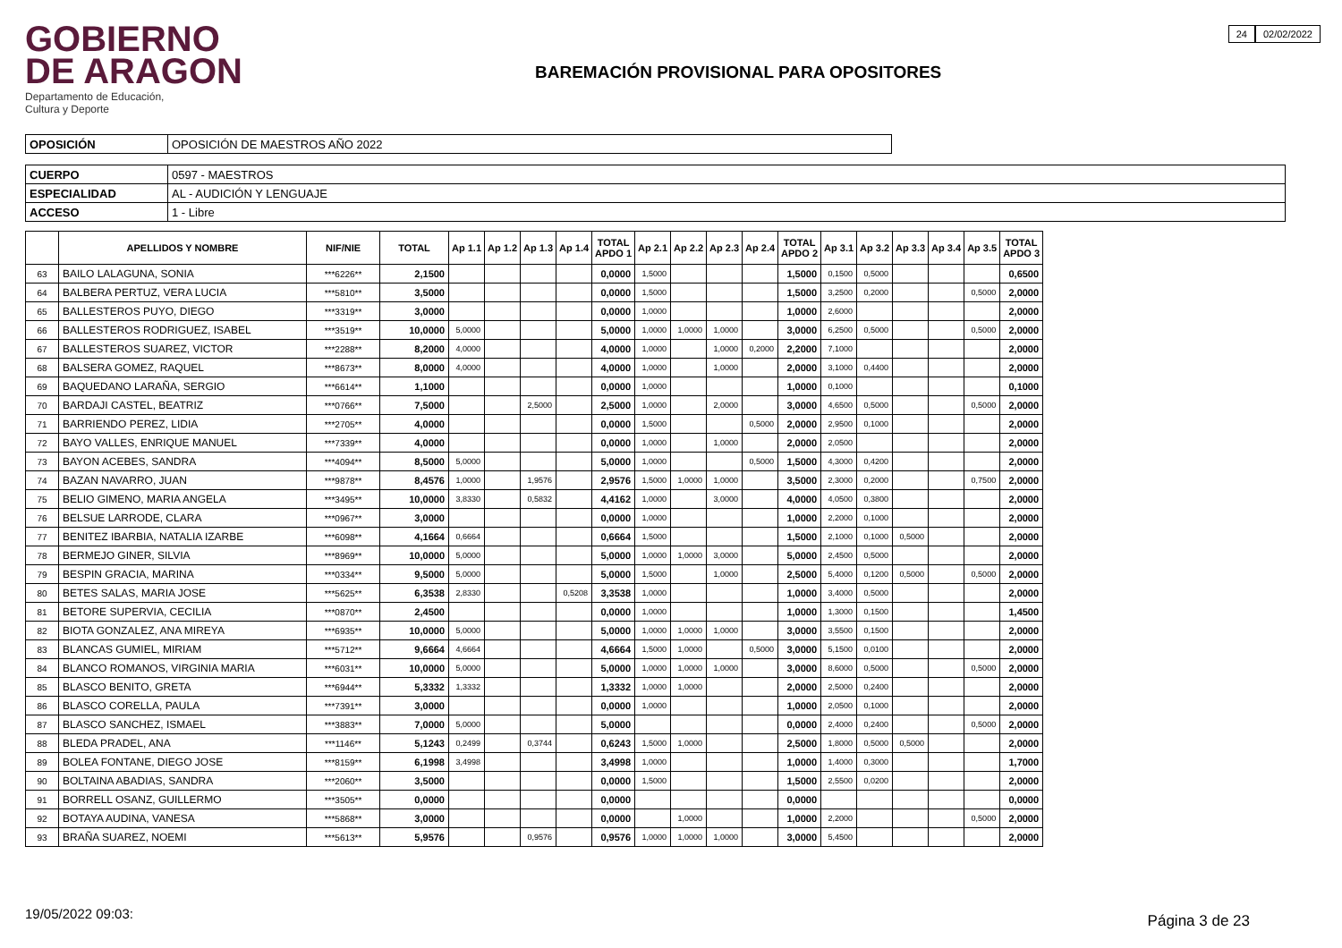GOBIERNO
DE ARAGON
Departamento de Educación,
Cultura y Deporte
BAREMACIÓN PROVISIONAL PARA OPOSITORES
24 02/02/2022
| OPOSICIÓN | OPOSICIÓN DE MAESTROS AÑO 2022 |
| CUERPO | 0597 - MAESTROS |
| ESPECIALIDAD | AL - AUDICIÓN Y LENGUAJE |
| ACCESO | 1 - Libre |
| | APELLIDOS Y NOMBRE | NIF/NIE | TOTAL | Ap 1.1 | Ap 1.2 | Ap 1.3 | Ap 1.4 | TOTAL APDO 1 | Ap 2.1 | Ap 2.2 | Ap 2.3 | Ap 2.4 | TOTAL APDO 2 | Ap 3.1 | Ap 3.2 | Ap 3.3 | Ap 3.4 | Ap 3.5 | TOTAL APDO 3 |
| --- | --- | --- | --- | --- | --- | --- | --- | --- | --- | --- | --- | --- | --- | --- | --- | --- | --- | --- | --- |
| 63 | BAILO LALAGUNA, SONIA | ***6226** | 2,1500 | | | | | 0,0000 | 1,5000 | | | | 1,5000 | 0,1500 | 0,5000 | | | | 0,6500 |
| 64 | BALBERA PERTUZ, VERA LUCIA | ***5810** | 3,5000 | | | | | 0,0000 | 1,5000 | | | | 1,5000 | 3,2500 | 0,2000 | | | 0,5000 | 2,0000 |
| 65 | BALLESTEROS PUYO, DIEGO | ***3319** | 3,0000 | | | | | 0,0000 | 1,0000 | | | | 1,0000 | 2,6000 | | | | | 2,0000 |
| 66 | BALLESTEROS RODRIGUEZ, ISABEL | ***3519** | 10,0000 | 5,0000 | | | | 5,0000 | 1,0000 | 1,0000 | 1,0000 | | 3,0000 | 6,2500 | 0,5000 | | | 0,5000 | 2,0000 |
| 67 | BALLESTEROS SUAREZ, VICTOR | ***2288** | 8,2000 | 4,0000 | | | | 4,0000 | 1,0000 | | 1,0000 | 0,2000 | 2,2000 | 7,1000 | | | | | 2,0000 |
| 68 | BALSERA GOMEZ, RAQUEL | ***8673** | 8,0000 | 4,0000 | | | | 4,0000 | 1,0000 | | 1,0000 | | 2,0000 | 3,1000 | 0,4400 | | | | 2,0000 |
| 69 | BAQUEDANO LARAÑA, SERGIO | ***6614** | 1,1000 | | | | | 0,0000 | 1,0000 | | | | 1,0000 | 0,1000 | | | | | 0,1000 |
| 70 | BARDAJI CASTEL, BEATRIZ | ***0766** | 7,5000 | | | 2,5000 | | 2,5000 | 1,0000 | | 2,0000 | | 3,0000 | 4,6500 | 0,5000 | | | 0,5000 | 2,0000 |
| 71 | BARRIENDO PEREZ, LIDIA | ***2705** | 4,0000 | | | | | 0,0000 | 1,5000 | | | 0,5000 | 2,0000 | 2,9500 | 0,1000 | | | | 2,0000 |
| 72 | BAYO VALLES, ENRIQUE MANUEL | ***7339** | 4,0000 | | | | | 0,0000 | 1,0000 | | 1,0000 | | 2,0000 | 2,0500 | | | | | 2,0000 |
| 73 | BAYON ACEBES, SANDRA | ***4094** | 8,5000 | 5,0000 | | | | 5,0000 | 1,0000 | | | 0,5000 | 1,5000 | 4,3000 | 0,4200 | | | | 2,0000 |
| 74 | BAZAN NAVARRO, JUAN | ***9878** | 8,4576 | 1,0000 | | 1,9576 | | 2,9576 | 1,5000 | 1,0000 | 1,0000 | | 3,5000 | 2,3000 | 0,2000 | | | 0,7500 | 2,0000 |
| 75 | BELIO GIMENO, MARIA ANGELA | ***3495** | 10,0000 | 3,8330 | | 0,5832 | | 4,4162 | 1,0000 | | 3,0000 | | 4,0000 | 4,0500 | 0,3800 | | | | 2,0000 |
| 76 | BELSUE LARRODE, CLARA | ***0967** | 3,0000 | | | | | 0,0000 | 1,0000 | | | | 1,0000 | 2,2000 | 0,1000 | | | | 2,0000 |
| 77 | BENITEZ IBARBIA, NATALIA IZARBE | ***6098** | 4,1664 | 0,6664 | | | | 0,6664 | 1,5000 | | | | 1,5000 | 2,1000 | 0,1000 | 0,5000 | | | 2,0000 |
| 78 | BERMEJO GINER, SILVIA | ***8969** | 10,0000 | 5,0000 | | | | 5,0000 | 1,0000 | 1,0000 | 3,0000 | | 5,0000 | 2,4500 | 0,5000 | | | | 2,0000 |
| 79 | BESPIN GRACIA, MARINA | ***0334** | 9,5000 | 5,0000 | | | | 5,0000 | 1,5000 | | 1,0000 | | 2,5000 | 5,4000 | 0,1200 | 0,5000 | | 0,5000 | 2,0000 |
| 80 | BETES SALAS, MARIA JOSE | ***5625** | 6,3538 | 2,8330 | | | 0,5208 | 3,3538 | 1,0000 | | | | 1,0000 | 3,4000 | 0,5000 | | | | 2,0000 |
| 81 | BETORE SUPERVIA, CECILIA | ***0870** | 2,4500 | | | | | 0,0000 | 1,0000 | | | | 1,0000 | 1,3000 | 0,1500 | | | | 1,4500 |
| 82 | BIOTA GONZALEZ, ANA MIREYA | ***6935** | 10,0000 | 5,0000 | | | | 5,0000 | 1,0000 | 1,0000 | 1,0000 | | 3,0000 | 3,5500 | 0,1500 | | | | 2,0000 |
| 83 | BLANCAS GUMIEL, MIRIAM | ***5712** | 9,6664 | 4,6664 | | | | 4,6664 | 1,5000 | 1,0000 | | 0,5000 | 3,0000 | 5,1500 | 0,0100 | | | | 2,0000 |
| 84 | BLANCO ROMANOS, VIRGINIA MARIA | ***6031** | 10,0000 | 5,0000 | | | | 5,0000 | 1,0000 | 1,0000 | 1,0000 | | 3,0000 | 8,6000 | 0,5000 | | | 0,5000 | 2,0000 |
| 85 | BLASCO BENITO, GRETA | ***6944** | 5,3332 | 1,3332 | | | | 1,3332 | 1,0000 | 1,0000 | | | 2,0000 | 2,5000 | 0,2400 | | | | 2,0000 |
| 86 | BLASCO CORELLA, PAULA | ***7391** | 3,0000 | | | | | 0,0000 | 1,0000 | | | | 1,0000 | 2,0500 | 0,1000 | | | | 2,0000 |
| 87 | BLASCO SANCHEZ, ISMAEL | ***3883** | 7,0000 | 5,0000 | | | | 5,0000 | | | | | 0,0000 | 2,4000 | 0,2400 | | | 0,5000 | 2,0000 |
| 88 | BLEDA PRADEL, ANA | ***1146** | 5,1243 | 0,2499 | | 0,3744 | | 0,6243 | 1,5000 | 1,0000 | | | 2,5000 | 1,8000 | 0,5000 | 0,5000 | | | 2,0000 |
| 89 | BOLEA FONTANE, DIEGO JOSE | ***8159** | 6,1998 | 3,4998 | | | | 3,4998 | 1,0000 | | | | 1,0000 | 1,4000 | 0,3000 | | | | 1,7000 |
| 90 | BOLTAINA ABADIAS, SANDRA | ***2060** | 3,5000 | | | | | 0,0000 | 1,5000 | | | | 1,5000 | 2,5500 | 0,0200 | | | | 2,0000 |
| 91 | BORRELL OSANZ, GUILLERMO | ***3505** | 0,0000 | | | | | 0,0000 | | | | | 0,0000 | | | | | | 0,0000 |
| 92 | BOTAYA AUDINA, VANESA | ***5868** | 3,0000 | | | | | 0,0000 | | 1,0000 | | | 1,0000 | 2,2000 | | | | 0,5000 | 2,0000 |
| 93 | BRAÑA SUAREZ, NOEMI | ***5613** | 5,9576 | | | 0,9576 | | 0,9576 | 1,0000 | 1,0000 | 1,0000 | | 3,0000 | 5,4500 | | | | | 2,0000 |
19/05/2022 09:03: Página 3 de 23